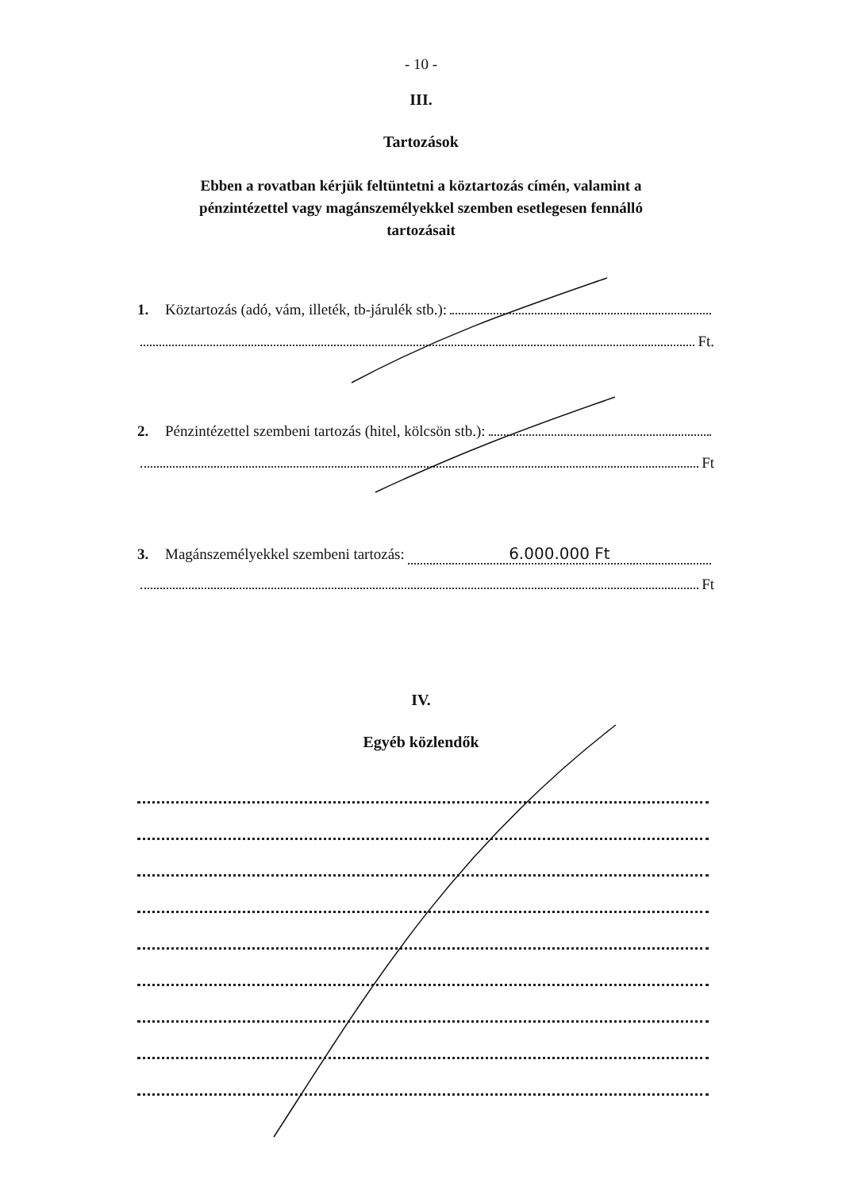- 10 -
III.
Tartozások
Ebben a rovatban kérjük feltüntetni a köztartozás címén, valamint a pénzintézettel vagy magánszemélyekkel szemben esetlegesen fennálló tartozásait
1. Köztartozás (adó, vám, illeték, tb-járulék stb.):
Ft.
2. Pénzintézettel szembeni tartozás (hitel, kölcsön stb.):
Ft
3. Magánszemélyekkel szembeni tartozás: 6.000.000 Ft
Ft
IV.
Egyéb közlendők